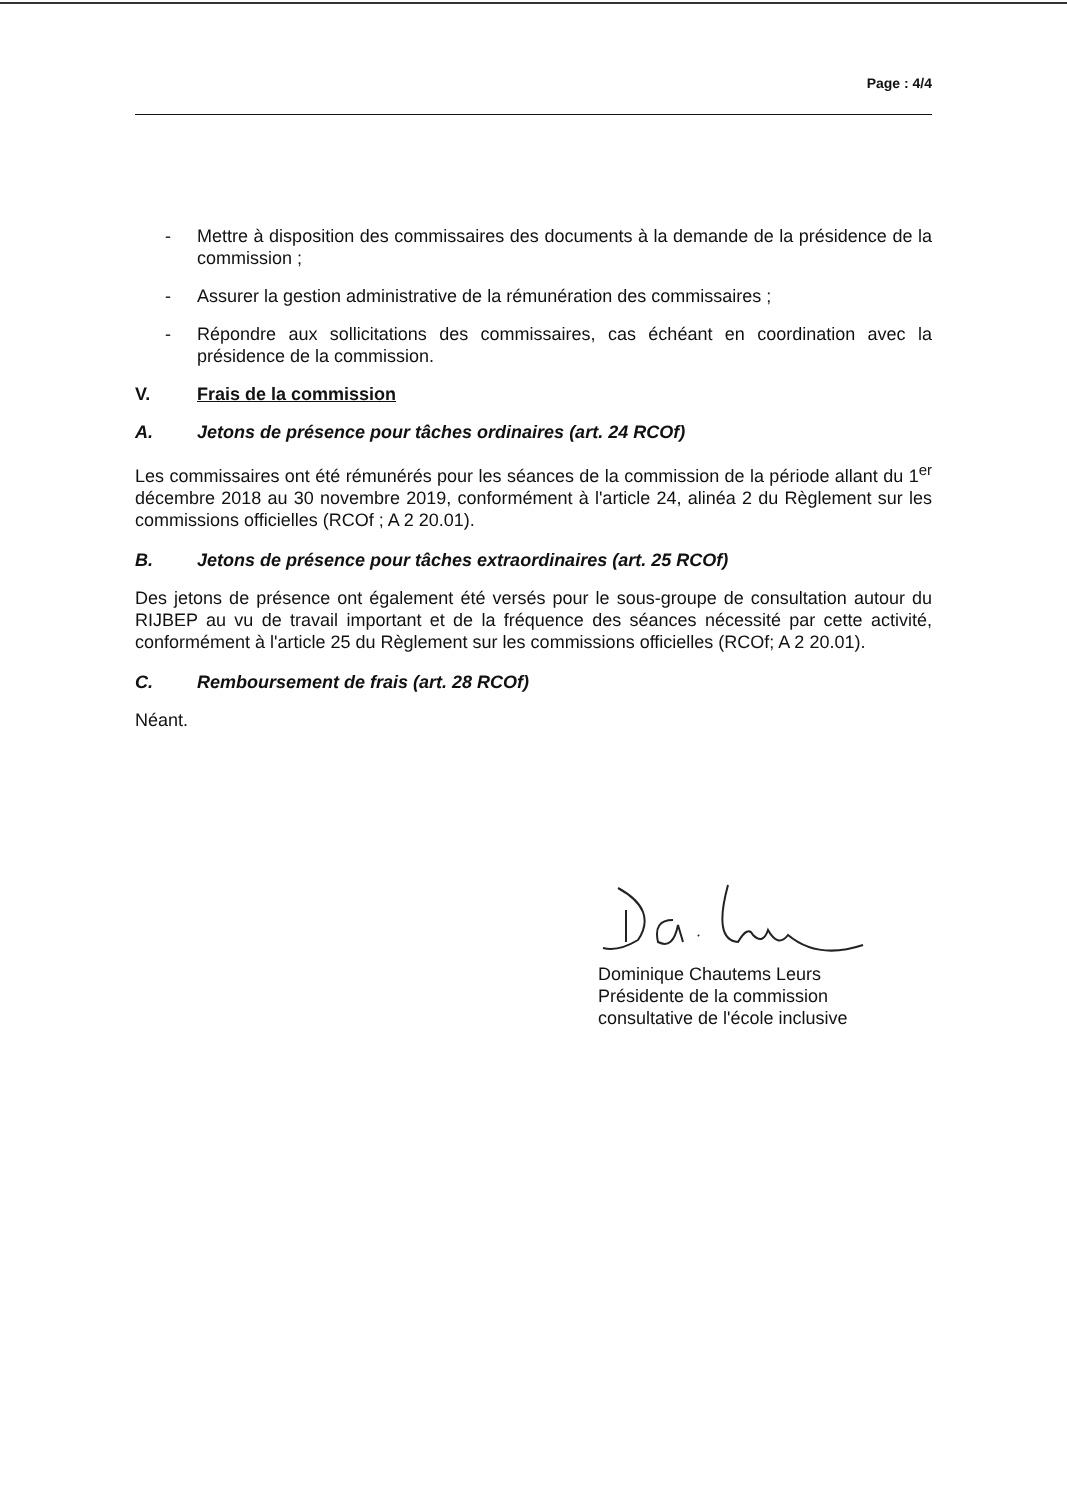Page : 4/4
- Mettre à disposition des commissaires des documents à la demande de la présidence de la commission ;
- Assurer la gestion administrative de la rémunération des commissaires ;
- Répondre aux sollicitations des commissaires, cas échéant en coordination avec la présidence de la commission.
V. Frais de la commission
A. Jetons de présence pour tâches ordinaires (art. 24 RCOf)
Les commissaires ont été rémunérés pour les séances de la commission de la période allant du 1<sup>er</sup> décembre 2018 au 30 novembre 2019, conformément à l'article 24, alinéa 2 du Règlement sur les commissions officielles (RCOf ; A 2 20.01).
B. Jetons de présence pour tâches extraordinaires (art. 25 RCOf)
Des jetons de présence ont également été versés pour le sous-groupe de consultation autour du RIJBEP au vu de travail important et de la fréquence des séances nécessité par cette activité, conformément à l'article 25 du Règlement sur les commissions officielles (RCOf; A 2 20.01).
C. Remboursement de frais (art. 28 RCOf)
Néant.
Dominique Chautems Leurs
Présidente de la commission
consultative de l'école inclusive